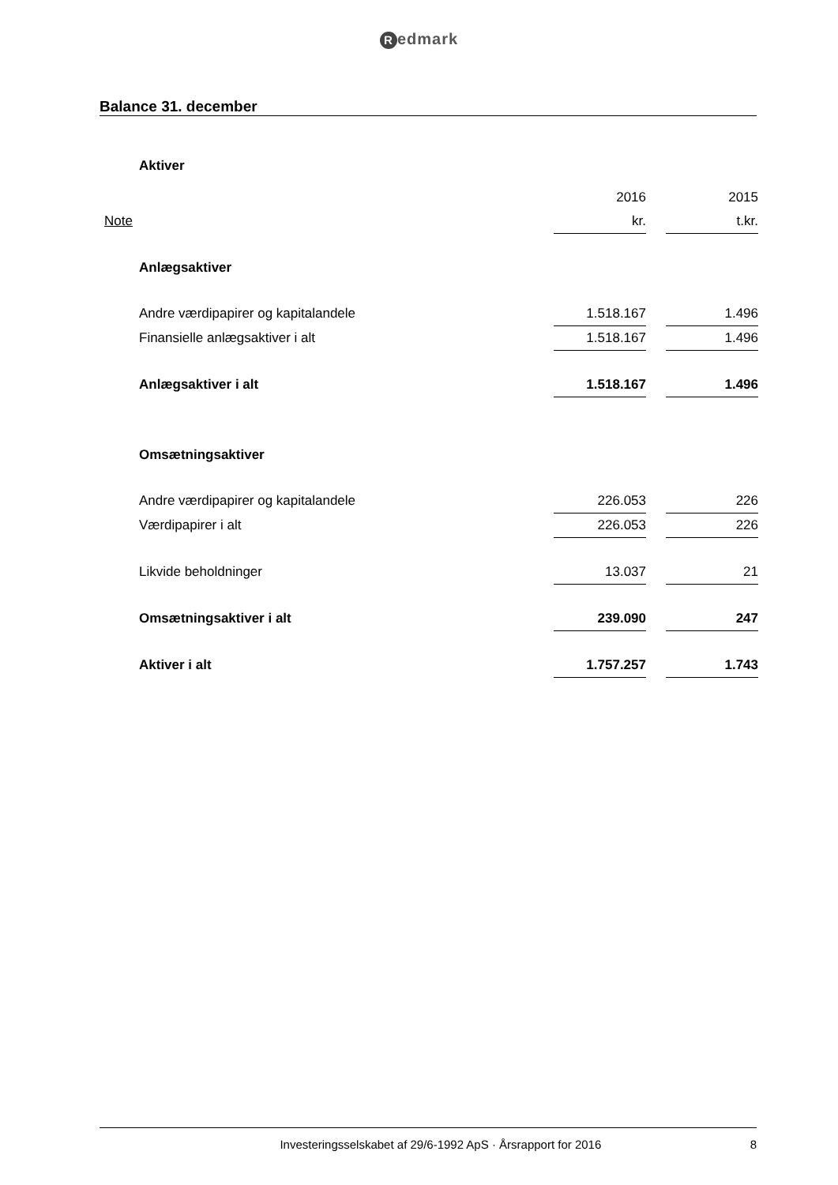Redmark
Balance 31. december
| | Aktiver | | | |
| | | 2016 | | 2015 |
| Note | | kr. | | t.kr. |
| | Anlægsaktiver | | | |
| | Andre værdipapirer og kapitalandele | 1.518.167 | | 1.496 |
| | Finansielle anlægsaktiver i alt | 1.518.167 | | 1.496 |
| | Anlægsaktiver i alt | 1.518.167 | | 1.496 |
| | Omsætningsaktiver | | | |
| | Andre værdipapirer og kapitalandele | 226.053 | | 226 |
| | Værdipapirer i alt | 226.053 | | 226 |
| | Likvide beholdninger | 13.037 | | 21 |
| | Omsætningsaktiver i alt | 239.090 | | 247 |
| | Aktiver i alt | 1.757.257 | | 1.743 |
Investeringsselskabet af 29/6-1992 ApS · Årsrapport for 2016
8